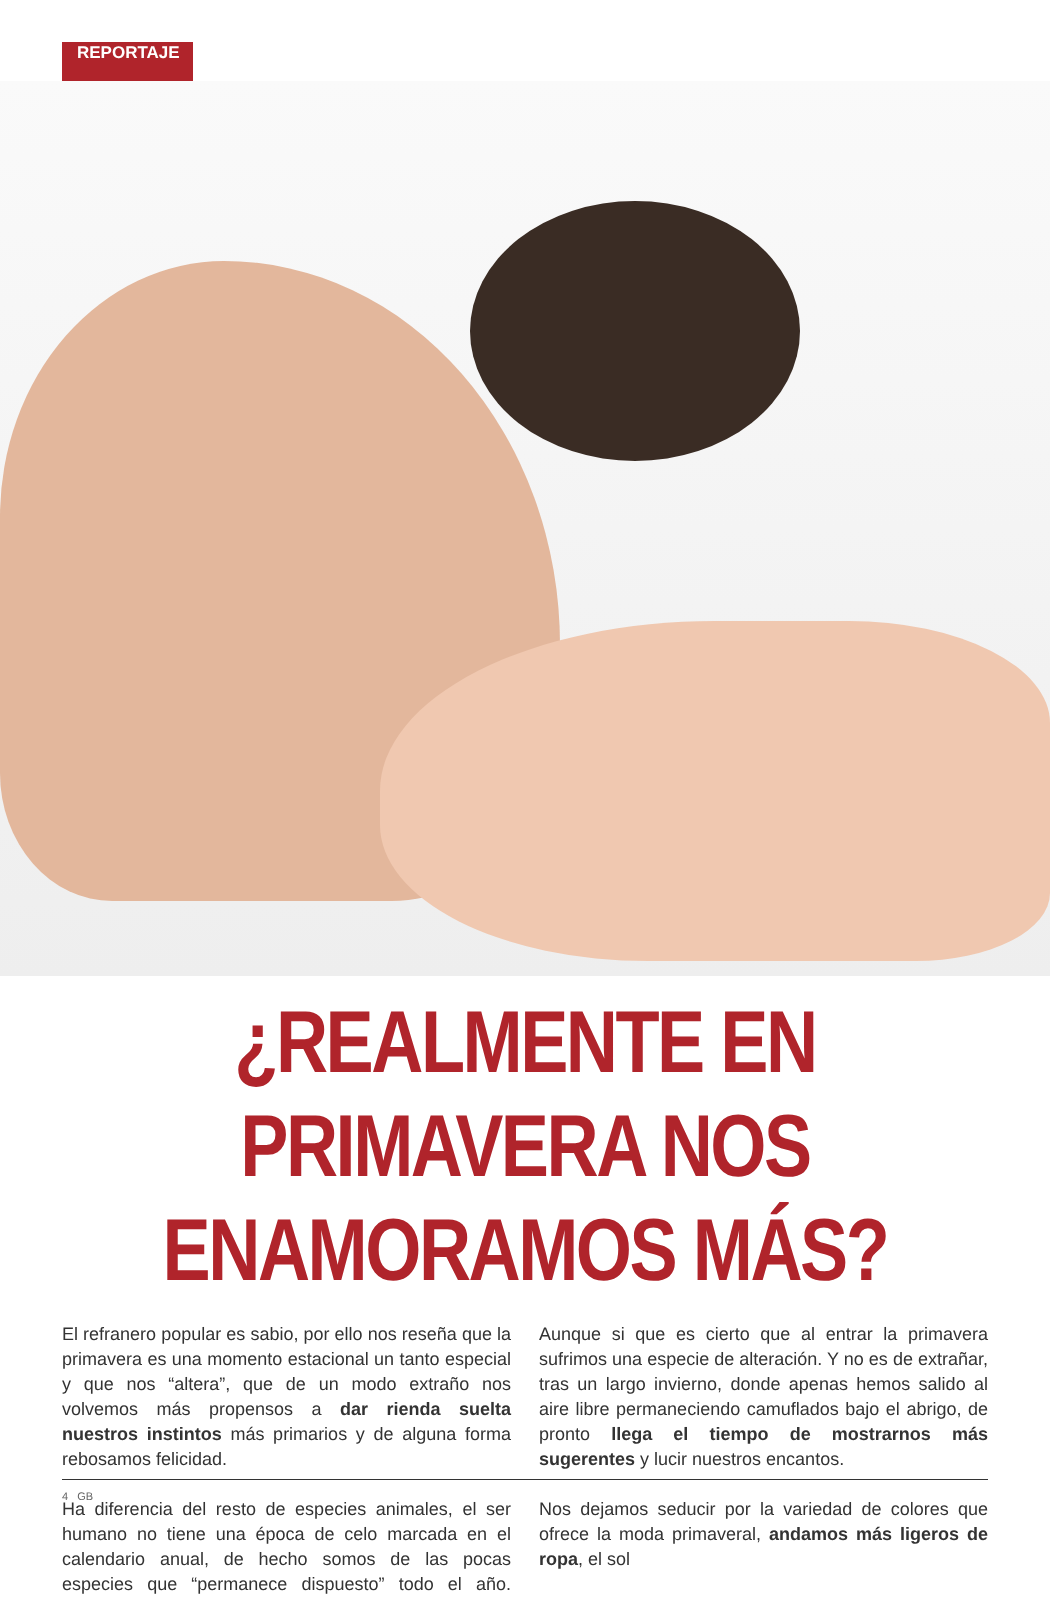REPORTAJE
¿REALMENTE EN PRIMAVERA NOS ENAMORAMOS MÁS?
El refranero popular es sabio, por ello nos reseña que la primavera es una momento estacional un tanto especial y que nos “altera”, que de un modo extraño nos volvemos más propensos a dar rienda suelta nuestros instintos más primarios y de alguna forma rebosamos felicidad.
Ha diferencia del resto de especies animales, el ser humano no tiene una época de celo marcada en el calendario anual, de hecho somos de las pocas especies que “permanece dispuesto” todo el año. Aunque si que es cierto que al entrar la primavera sufrimos una especie de alteración. Y no es de extrañar, tras un largo invierno, donde apenas hemos salido al aire libre permaneciendo camuflados bajo el abrigo, de pronto llega el tiempo de mostrarnos más sugerentes y lucir nuestros encantos.
Nos dejamos seducir por la variedad de colores que ofrece la moda primaveral, andamos más ligeros de ropa, el sol
4 GB